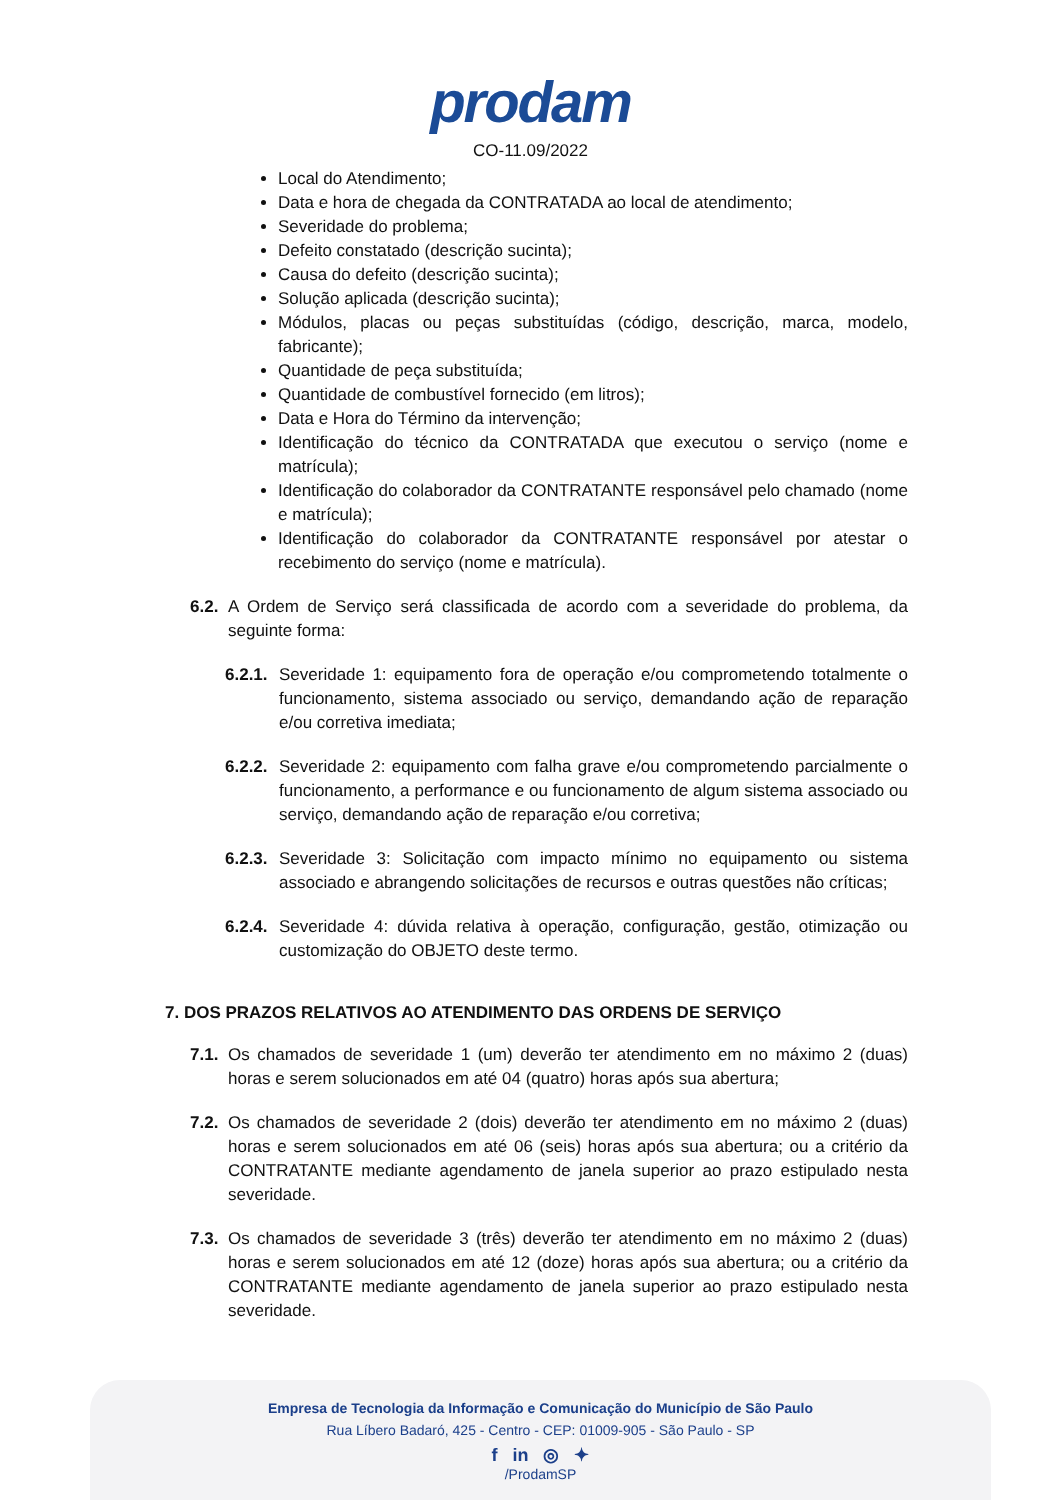prodam
CO-11.09/2022
Local do Atendimento;
Data e hora de chegada da CONTRATADA ao local de atendimento;
Severidade do problema;
Defeito constatado (descrição sucinta);
Causa do defeito (descrição sucinta);
Solução aplicada (descrição sucinta);
Módulos, placas ou peças substituídas (código, descrição, marca, modelo, fabricante);
Quantidade de peça substituída;
Quantidade de combustível fornecido (em litros);
Data e Hora do Término da intervenção;
Identificação do técnico da CONTRATADA que executou o serviço (nome e matrícula);
Identificação do colaborador da CONTRATANTE responsável pelo chamado (nome e matrícula);
Identificação do colaborador da CONTRATANTE responsável por atestar o recebimento do serviço (nome e matrícula).
6.2. A Ordem de Serviço será classificada de acordo com a severidade do problema, da seguinte forma:
6.2.1. Severidade 1: equipamento fora de operação e/ou comprometendo totalmente o funcionamento, sistema associado ou serviço, demandando ação de reparação e/ou corretiva imediata;
6.2.2. Severidade 2: equipamento com falha grave e/ou comprometendo parcialmente o funcionamento, a performance e ou funcionamento de algum sistema associado ou serviço, demandando ação de reparação e/ou corretiva;
6.2.3. Severidade 3: Solicitação com impacto mínimo no equipamento ou sistema associado e abrangendo solicitações de recursos e outras questões não críticas;
6.2.4. Severidade 4: dúvida relativa à operação, configuração, gestão, otimização ou customização do OBJETO deste termo.
7. DOS PRAZOS RELATIVOS AO ATENDIMENTO DAS ORDENS DE SERVIÇO
7.1. Os chamados de severidade 1 (um) deverão ter atendimento em no máximo 2 (duas) horas e serem solucionados em até 04 (quatro) horas após sua abertura;
7.2. Os chamados de severidade 2 (dois) deverão ter atendimento em no máximo 2 (duas) horas e serem solucionados em até 06 (seis) horas após sua abertura; ou a critério da CONTRATANTE mediante agendamento de janela superior ao prazo estipulado nesta severidade.
7.3. Os chamados de severidade 3 (três) deverão ter atendimento em no máximo 2 (duas) horas e serem solucionados em até 12 (doze) horas após sua abertura; ou a critério da CONTRATANTE mediante agendamento de janela superior ao prazo estipulado nesta severidade.
Empresa de Tecnologia da Informação e Comunicação do Município de São Paulo
Rua Líbero Badaró, 425 - Centro - CEP: 01009-905 - São Paulo - SP
f in ◎ ✦
/ProdamSP